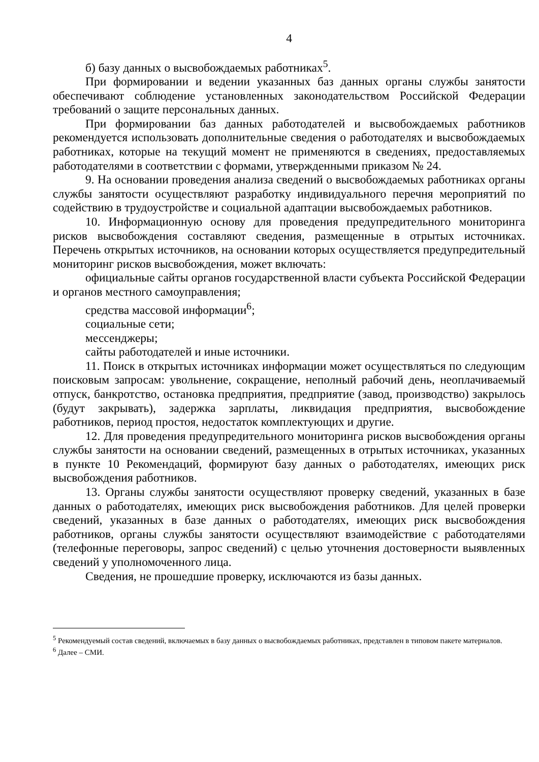4
б) базу данных о высвобождаемых работниках<sup>5</sup>.
При формировании и ведении указанных баз данных органы службы занятости обеспечивают соблюдение установленных законодательством Российской Федерации требований о защите персональных данных.
При формировании баз данных работодателей и высвобождаемых работников рекомендуется использовать дополнительные сведения о работодателях и высвобождаемых работниках, которые на текущий момент не применяются в сведениях, предоставляемых работодателями в соответствии с формами, утвержденными приказом № 24.
9. На основании проведения анализа сведений о высвобождаемых работниках органы службы занятости осуществляют разработку индивидуального перечня мероприятий по содействию в трудоустройстве и социальной адаптации высвобождаемых работников.
10. Информационную основу для проведения предупредительного мониторинга рисков высвобождения составляют сведения, размещенные в отрытых источниках. Перечень открытых источников, на основании которых осуществляется предупредительный мониторинг рисков высвобождения, может включать:
официальные сайты органов государственной власти субъекта Российской Федерации и органов местного самоуправления;
средства массовой информации<sup>6</sup>;
социальные сети;
мессенджеры;
сайты работодателей и иные источники.
11. Поиск в открытых источниках информации может осуществляться по следующим поисковым запросам: увольнение, сокращение, неполный рабочий день, неоплачиваемый отпуск, банкротство, остановка предприятия, предприятие (завод, производство) закрылось (будут закрывать), задержка зарплаты, ликвидация предприятия, высвобождение работников, период простоя, недостаток комплектующих и другие.
12. Для проведения предупредительного мониторинга рисков высвобождения органы службы занятости на основании сведений, размещенных в отрытых источниках, указанных в пункте 10 Рекомендаций, формируют базу данных о работодателях, имеющих риск высвобождения работников.
13. Органы службы занятости осуществляют проверку сведений, указанных в базе данных о работодателях, имеющих риск высвобождения работников. Для целей проверки сведений, указанных в базе данных о работодателях, имеющих риск высвобождения работников, органы службы занятости осуществляют взаимодействие с работодателями (телефонные переговоры, запрос сведений) с целью уточнения достоверности выявленных сведений у уполномоченного лица.
Сведения, не прошедшие проверку, исключаются из базы данных.
<sup>5</sup> Рекомендуемый состав сведений, включаемых в базу данных о высвобождаемых работниках, представлен в типовом пакете материалов.
<sup>6</sup> Далее – СМИ.